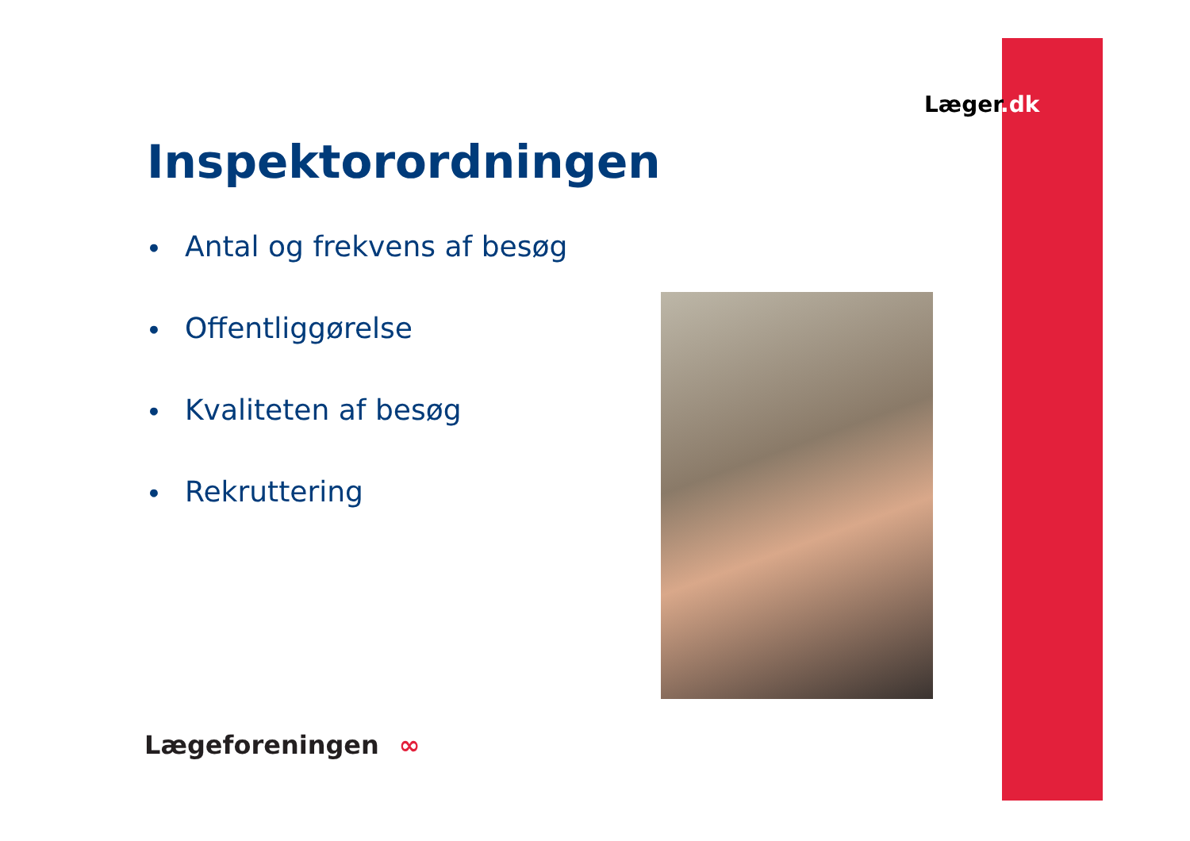Læger.dk
Inspektorordningen
• Antal og frekvens af besøg
• Offentliggørelse
• Kvaliteten af besøg
• Rekruttering
Lægeforeningen ∞